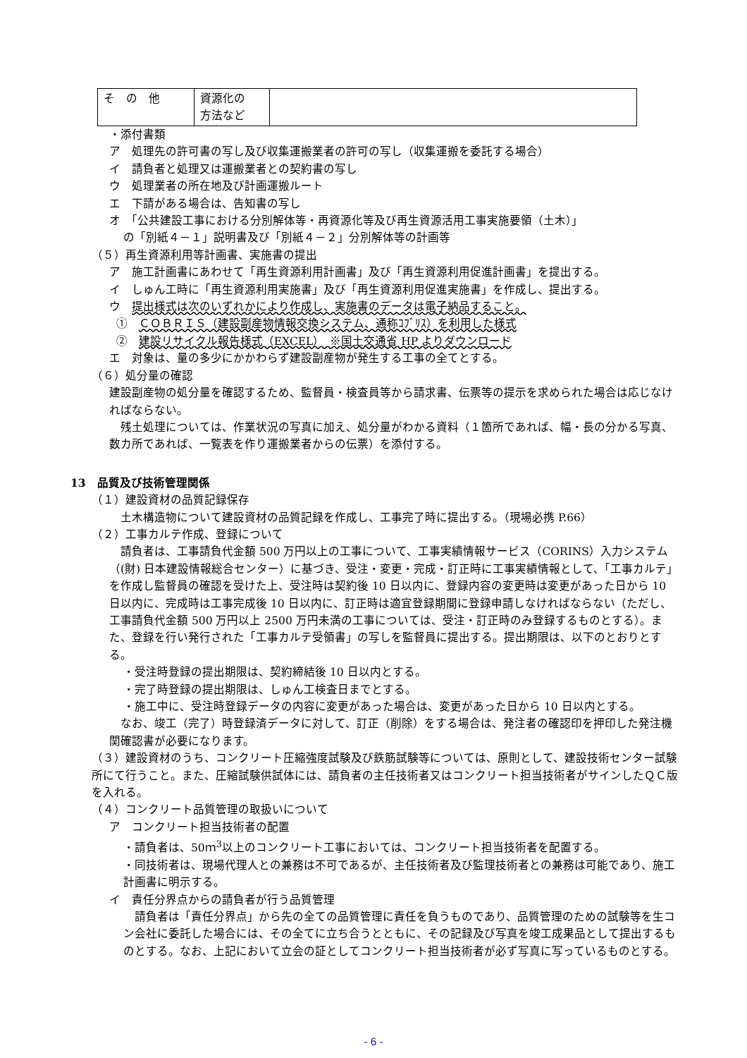| そ の 他 | 資源化の 方法など | |
・添付書類
ア　処理先の許可書の写し及び収集運搬業者の許可の写し（収集運搬を委託する場合）
イ　請負者と処理又は運搬業者との契約書の写し
ウ　処理業者の所在地及び計画運搬ルート
エ　下請がある場合は、告知書の写し
オ　「公共建設工事における分別解体等・再資源化等及び再生資源活用工事実施要領（土木）」
の「別紙４－１」説明書及び「別紙４－２」分別解体等の計画等
（５）再生資源利用等計画書、実施書の提出
ア　施工計画書にあわせて「再生資源利用計画書」及び「再生資源利用促進計画書」を提出する。
イ　しゅん工時に「再生資源利用実施書」及び「再生資源利用促進実施書」を作成し、提出する。
ウ　提出様式は次のいずれかにより作成し、実施書のデータは電子納品すること。
①　ＣＯＢＲＩＳ（建設副産物情報交換システム、通称ｺﾌﾞﾘｽ）を利用した様式
②　建設リサイクル報告様式（EXCEL）　※国土交通省 HP よりダウンロード
エ　対象は、量の多少にかかわらず建設副産物が発生する工事の全てとする。
（６）処分量の確認
建設副産物の処分量を確認するため、監督員・検査員等から請求書、伝票等の提示を求められた場合は応じなければならない。
　残土処理については、作業状況の写真に加え、処分量がわかる資料（１箇所であれば、幅・長の分かる写真、数カ所であれば、一覧表を作り運搬業者からの伝票）を添付する。
13　品質及び技術管理関係
（１）建設資材の品質記録保存
　土木構造物について建設資材の品質記録を作成し、工事完了時に提出する。（現場必携 P.66）
（２）工事カルテ作成、登録について
　請負者は、工事請負代金額 500 万円以上の工事について、工事実績情報サービス（CORINS）入力システム（(財) 日本建設情報総合センター）に基づき、受注・変更・完成・訂正時に工事実績情報として、「工事カルテ」を作成し監督員の確認を受けた上、受注時は契約後 10 日以内に、登録内容の変更時は変更があった日から 10 日以内に、完成時は工事完成後 10 日以内に、訂正時は適宜登録期間に登録申請しなければならない（ただし、工事請負代金額 500 万円以上 2500 万円未満の工事については、受注・訂正時のみ登録するものとする）。また、登録を行い発行された「工事カルテ受領書」の写しを監督員に提出する。提出期限は、以下のとおりとする。
・受注時登録の提出期限は、契約締結後 10 日以内とする。
・完了時登録の提出期限は、しゅん工検査日までとする。
・施工中に、受注時登録データの内容に変更があった場合は、変更があった日から 10 日以内とする。
　なお、竣工（完了）時登録済データに対して、訂正（削除）をする場合は、発注者の確認印を押印した発注機関確認書が必要になります。
（３）建設資材のうち、コンクリート圧縮強度試験及び鉄筋試験等については、原則として、建設技術センター試験所にて行うこと。また、圧縮試験供試体には、請負者の主任技術者又はコンクリート担当技術者がサインしたＱＣ版を入れる。
（４）コンクリート品質管理の取扱いについて
ア　コンクリート担当技術者の配置
・請負者は、50ｍ<sup>3</sup>以上のコンクリート工事においては、コンクリート担当技術者を配置する。
・同技術者は、現場代理人との兼務は不可であるが、主任技術者及び監理技術者との兼務は可能であり、施工計画書に明示する。
イ　責任分界点からの請負者が行う品質管理
　請負者は「責任分界点」から先の全ての品質管理に責任を負うものであり、品質管理のための試験等を生コン会社に委託した場合には、その全てに立ち合うとともに、その記録及び写真を竣工成果品として提出するものとする。なお、上記において立会の証としてコンクリート担当技術者が必ず写真に写っているものとする。
- 6 -